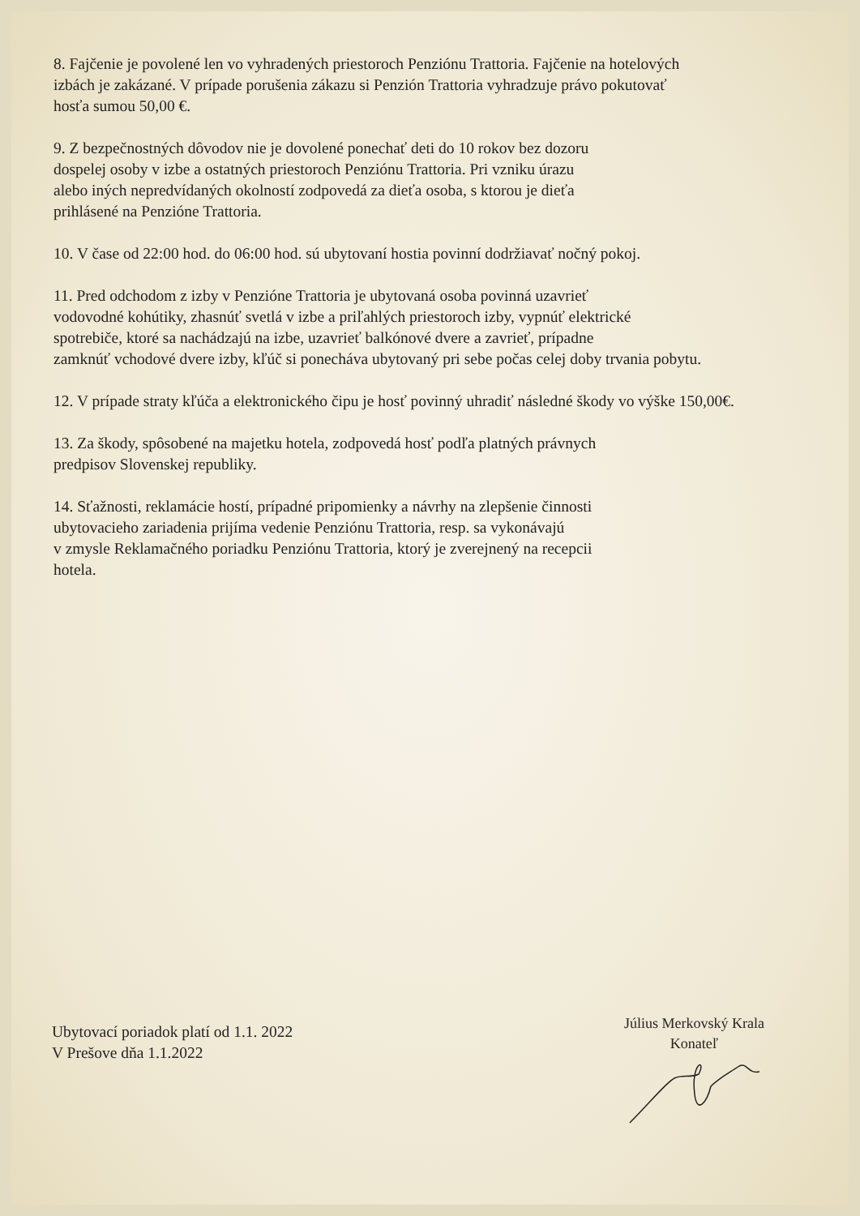8. Fajčenie je povolené len vo vyhradených priestoroch Penziónu Trattoria. Fajčenie na hotelových
izbách je zakázané. V prípade porušenia zákazu si Penzión Trattoria vyhradzuje právo pokutovať
hosťa sumou 50,00 €.
9. Z bezpečnostných dôvodov nie je dovolené ponechať deti do 10 rokov bez dozoru
dospelej osoby v izbe a ostatných priestoroch Penziónu Trattoria. Pri vzniku úrazu
alebo iných nepredvídaných okolností zodpovedá za dieťa osoba, s ktorou je dieťa
prihlásené na Penzióne Trattoria.
10. V čase od 22:00 hod. do 06:00 hod. sú ubytovaní hostia povinní dodržiavať nočný pokoj.
11. Pred odchodom z izby v Penzióne Trattoria je ubytovaná osoba povinná uzavrieť
vodovodné kohútiky, zhasnúť svetlá v izbe a priľahlých priestoroch izby, vypnúť elektrické
spotrebiče, ktoré sa nachádzajú na izbe, uzavrieť balkónové dvere a zavrieť, prípadne
zamknúť vchodové dvere izby, kľúč si ponecháva ubytovaný pri sebe počas celej doby trvania pobytu.
12. V prípade straty kľúča a elektronického čipu je hosť povinný uhradiť následné škody vo výške 150,00€.
13. Za škody, spôsobené na majetku hotela, zodpovedá hosť podľa platných právnych
predpisov Slovenskej republiky.
14. Sťažnosti, reklamácie hostí, prípadné pripomienky a návrhy na zlepšenie činnosti
ubytovacieho zariadenia prijíma vedenie Penziónu Trattoria, resp. sa vykonávajú
v zmysle Reklamačného poriadku Penziónu Trattoria, ktorý je zverejnený na recepcii
hotela.
Ubytovací poriadok platí od 1.1. 2022
V Prešove dňa 1.1.2022
Július Merkovský Krala
Konateľ